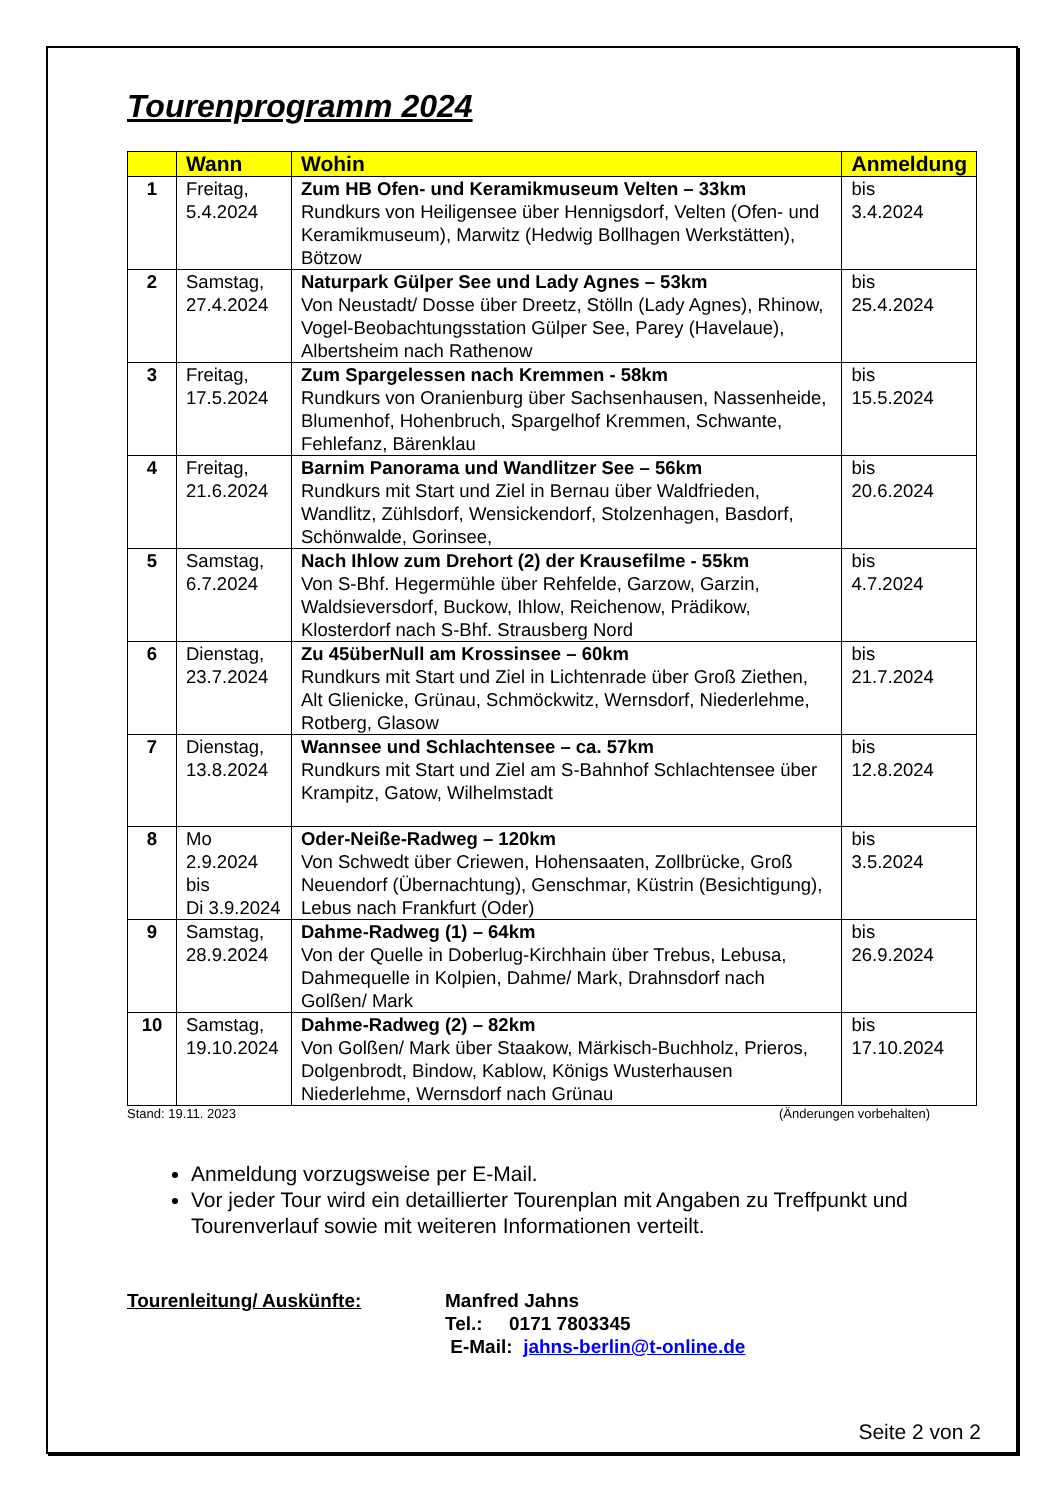Tourenprogramm 2024
| | Wann | Wohin | Anmeldung |
| --- | --- | --- | --- |
| 1 | Freitag, 5.4.2024 | Zum HB Ofen- und Keramikmuseum Velten – 33km Rundkurs von Heiligensee über Hennigsdorf, Velten (Ofen- und Keramikmuseum), Marwitz (Hedwig Bollhagen Werkstätten), Bötzow | bis 3.4.2024 |
| 2 | Samstag, 27.4.2024 | Naturpark Gülper See und Lady Agnes – 53km Von Neustadt/ Dosse über Dreetz, Stölln (Lady Agnes), Rhinow, Vogel-Beobachtungsstation Gülper See, Parey (Havelaue), Albertsheim nach Rathenow | bis 25.4.2024 |
| 3 | Freitag, 17.5.2024 | Zum Spargelessen nach Kremmen - 58km Rundkurs von Oranienburg über Sachsenhausen, Nassenheide, Blumenhof, Hohenbruch, Spargelhof Kremmen, Schwante, Fehlefanz, Bärenklau | bis 15.5.2024 |
| 4 | Freitag, 21.6.2024 | Barnim Panorama und Wandlitzer See – 56km Rundkurs mit Start und Ziel in Bernau über Waldfrieden, Wandlitz, Zühlsdorf, Wensickendorf, Stolzenhagen, Basdorf, Schönwalde, Gorinsee, | bis 20.6.2024 |
| 5 | Samstag, 6.7.2024 | Nach Ihlow zum Drehort (2) der Krausefilme - 55km Von S-Bhf. Hegermühle über Rehfelde, Garzow, Garzin, Waldsieversdorf, Buckow, Ihlow, Reichenow, Prädikow, Klosterdorf nach S-Bhf. Strausberg Nord | bis 4.7.2024 |
| 6 | Dienstag, 23.7.2024 | Zu 45überNull am Krossinsee – 60km Rundkurs mit Start und Ziel in Lichtenrade über Groß Ziethen, Alt Glienicke, Grünau, Schmöckwitz, Wernsdorf, Niederlehme, Rotberg, Glasow | bis 21.7.2024 |
| 7 | Dienstag, 13.8.2024 | Wannsee und Schlachtensee – ca. 57km Rundkurs mit Start und Ziel am S-Bahnhof Schlachtensee über Krampitz, Gatow, Wilhelmstadt | bis 12.8.2024 |
| 8 | Mo 2.9.2024 bis Di 3.9.2024 | Oder-Neiße-Radweg – 120km Von Schwedt über Criewen, Hohensaaten, Zollbrücke, Groß Neuendorf (Übernachtung), Genschmar, Küstrin (Besichtigung), Lebus nach Frankfurt (Oder) | bis 3.5.2024 |
| 9 | Samstag, 28.9.2024 | Dahme-Radweg (1) – 64km Von der Quelle in Doberlug-Kirchhain über Trebus, Lebusa, Dahmequelle in Kolpien, Dahme/ Mark, Drahnsdorf nach Golßen/ Mark | bis 26.9.2024 |
| 10 | Samstag, 19.10.2024 | Dahme-Radweg (2) – 82km Von Golßen/ Mark über Staakow, Märkisch-Buchholz, Prieros, Dolgenbrodt, Bindow, Kablow, Königs Wusterhausen Niederlehme, Wernsdorf nach Grünau | bis 17.10.2024 |
Stand: 19.11. 2023 (Änderungen vorbehalten)
Anmeldung vorzugsweise per E-Mail.
Vor jeder Tour wird ein detaillierter Tourenplan mit Angaben zu Treffpunkt und Tourenverlauf sowie mit weiteren Informationen verteilt.
Tourenleitung/ Auskünfte: Manfred Jahns
Tel.: 0171 7803345
E-Mail: jahns-berlin@t-online.de
Seite 2 von 2